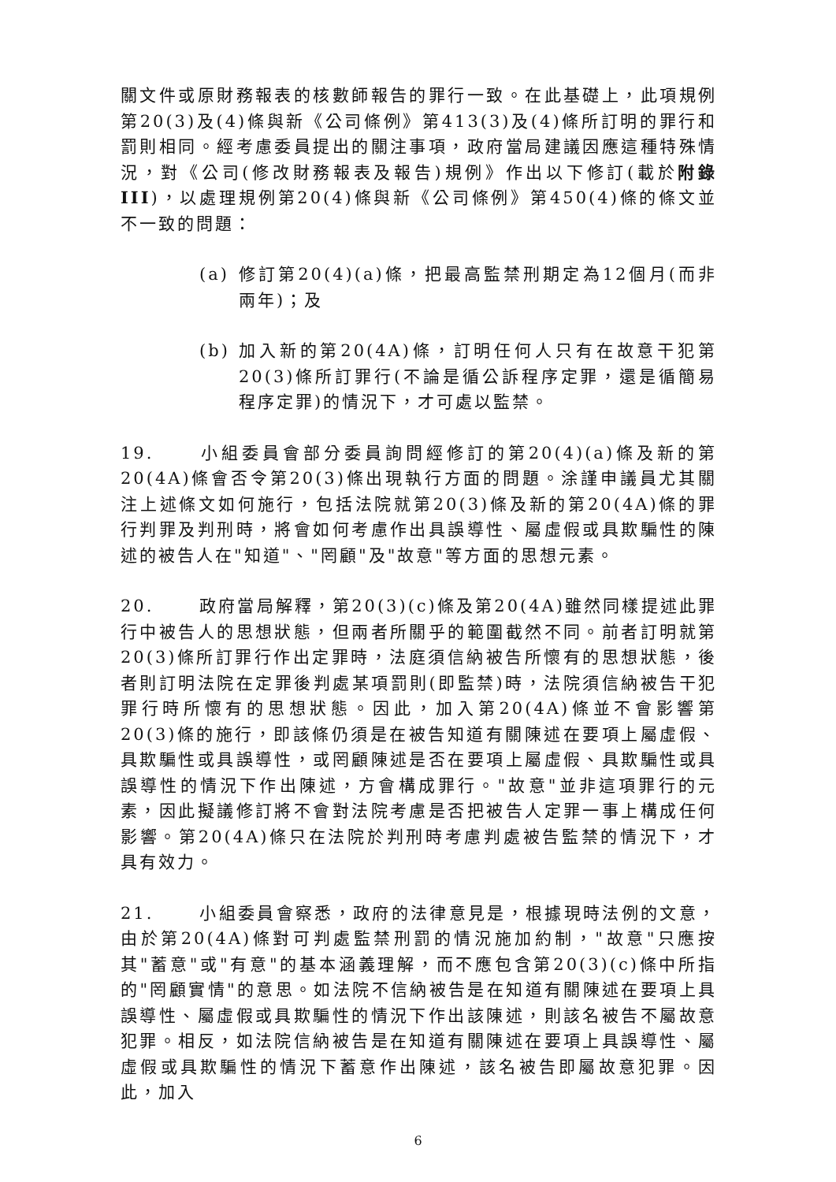關文件或原財務報表的核數師報告的罪行一致。在此基礎上，此項規例第20(3)及(4)條與新《公司條例》第413(3)及(4)條所訂明的罪行和罰則相同。經考慮委員提出的關注事項，政府當局建議因應這種特殊情況，對《公司(修改財務報表及報告)規例》作出以下修訂(載於附錄III)，以處理規例第20(4)條與新《公司條例》第450(4)條的條文並不一致的問題：
(a) 修訂第20(4)(a)條，把最高監禁刑期定為12個月(而非兩年)；及
(b) 加入新的第20(4A)條，訂明任何人只有在故意干犯第20(3)條所訂罪行(不論是循公訴程序定罪，還是循簡易程序定罪)的情況下，才可處以監禁。
19. 小組委員會部分委員詢問經修訂的第20(4)(a)條及新的第20(4A)條會否令第20(3)條出現執行方面的問題。涂謹申議員尤其關注上述條文如何施行，包括法院就第20(3)條及新的第20(4A)條的罪行判罪及判刑時，將會如何考慮作出具誤導性、屬虛假或具欺騙性的陳述的被告人在"知道"、"罔顧"及"故意"等方面的思想元素。
20. 政府當局解釋，第20(3)(c)條及第20(4A)雖然同樣提述此罪行中被告人的思想狀態，但兩者所關乎的範圍截然不同。前者訂明就第20(3)條所訂罪行作出定罪時，法庭須信納被告所懷有的思想狀態，後者則訂明法院在定罪後判處某項罰則(即監禁)時，法院須信納被告干犯罪行時所懷有的思想狀態。因此，加入第20(4A)條並不會影響第20(3)條的施行，即該條仍須是在被告知道有關陳述在要項上屬虛假、具欺騙性或具誤導性，或罔顧陳述是否在要項上屬虛假、具欺騙性或具誤導性的情況下作出陳述，方會構成罪行。"故意"並非這項罪行的元素，因此擬議修訂將不會對法院考慮是否把被告人定罪一事上構成任何影響。第20(4A)條只在法院於判刑時考慮判處被告監禁的情況下，才具有效力。
21. 小組委員會察悉，政府的法律意見是，根據現時法例的文意，由於第20(4A)條對可判處監禁刑罰的情況施加約制，"故意"只應按其"蓄意"或"有意"的基本涵義理解，而不應包含第20(3)(c)條中所指的"罔顧實情"的意思。如法院不信納被告是在知道有關陳述在要項上具誤導性、屬虛假或具欺騙性的情況下作出該陳述，則該名被告不屬故意犯罪。相反，如法院信納被告是在知道有關陳述在要項上具誤導性、屬虛假或具欺騙性的情況下蓄意作出陳述，該名被告即屬故意犯罪。因此，加入
6